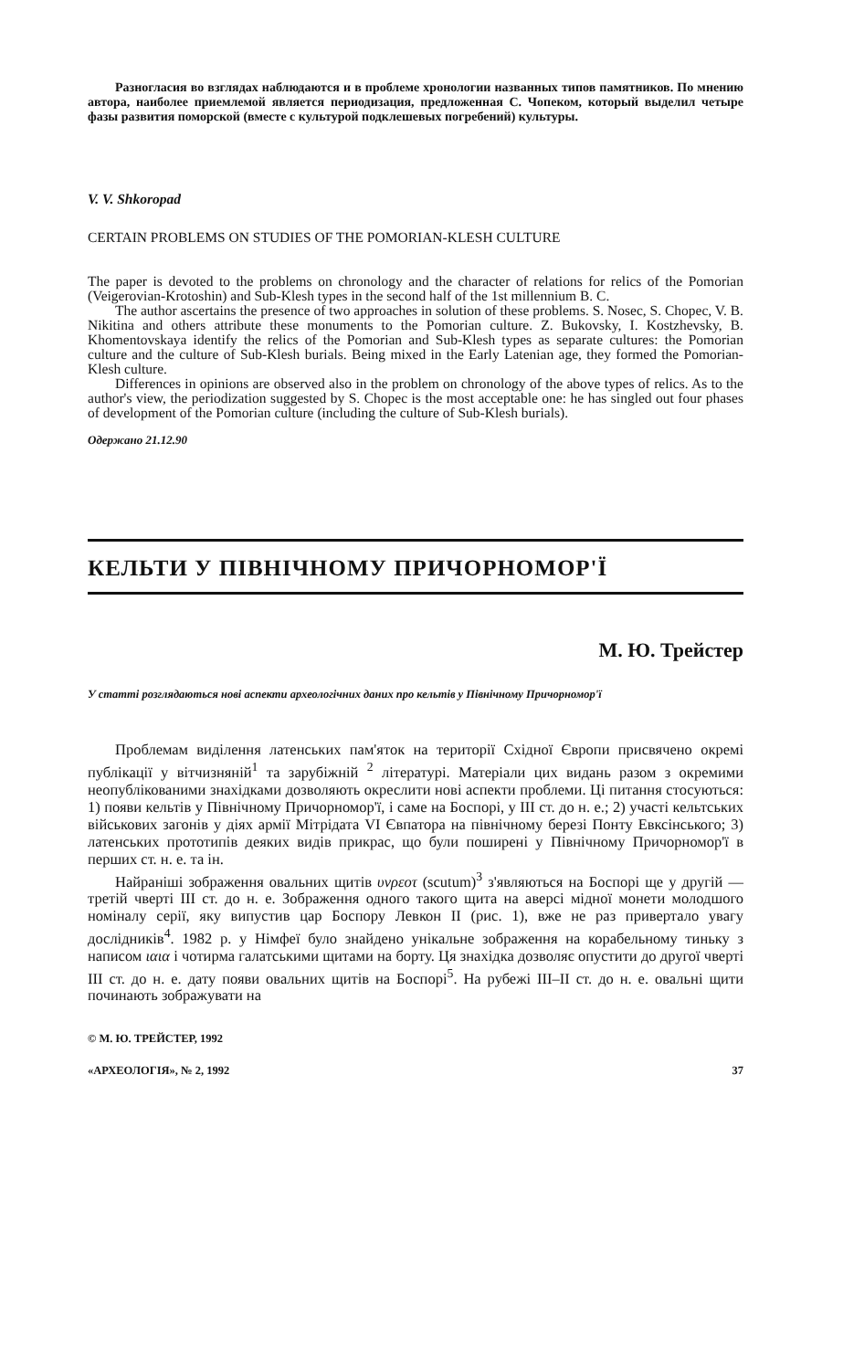Разногласия во взглядах наблюдаются и в проблеме хронологии названных типов памятников. По мнению автора, наиболее приемлемой является периодизация, предложенная С. Чопеком, который выделил четыре фазы развития поморской (вместе с культурой подклешевых погребений) культуры.
V. V. Shkoropad
CERTAIN PROBLEMS ON STUDIES OF THE POMORIAN-KLESH CULTURE
The paper is devoted to the problems on chronology and the character of relations for relics of the Pomorian (Veigerovian-Krotoshin) and Sub-Klesh types in the second half of the 1st millennium B. C.
The author ascertains the presence of two approaches in solution of these problems. S. Nosec, S. Chopec, V. B. Nikitina and others attribute these monuments to the Pomorian culture. Z. Bukovsky, I. Kostzhevsky, B. Khomentovskaya identify the relics of the Pomorian and Sub-Klesh types as separate cultures: the Pomorian culture and the culture of Sub-Klesh burials. Being mixed in the Early Latenian age, they formed the Pomorian-Klesh culture.
Differences in opinions are observed also in the problem on chronology of the above types of relics. As to the author's view, the periodization suggested by S. Chopec is the most acceptable one: he has singled out four phases of development of the Pomorian culture (including the culture of Sub-Klesh burials).
Одержано 21.12.90
КЕЛЬТИ У ПІВНІЧНОМУ ПРИЧОРНОМОР'Ї
М. Ю. Трейстер
У статті розглядаються нові аспекти археологічних даних про кельтів у Північному Причорномор'ї
Проблемам виділення латенських пам'яток на території Східної Європи присвячено окремі публікації у вітчизняній<sup>1</sup> та зарубіжній <sup>2</sup> літературі. Матеріали цих видань разом з окремими неопублікованими знахідками дозволяють окреслити нові аспекти проблеми. Ці питання стосуються: 1) появи кельтів у Північному Причорномор'ї, і саме на Боспорі, у III ст. до н. е.; 2) участі кельтських військових загонів у діях армії Мітрідата VI Євпатора на північному березі Понту Евксінського; 3) латенських прототипів деяких видів прикрас, що були поширені у Північному Причорномор'ї в перших ст. н. е. та ін.
Найраніші зображення овальних щитів υνρεοτ (scutum)<sup>3</sup> з'являються на Боспорі ще у другій — третій чверті III ст. до н. е. Зображення одного такого щита на аверсі мідної монети молодшого номіналу серії, яку випустив цар Боспору Левкон II (рис. 1), вже не раз привертало увагу дослідників<sup>4</sup>. 1982 р. у Німфеї було знайдено унікальне зображення на корабельному тиньку з написом ιαια і чотирма галатськими щитами на борту. Ця знахідка дозволяє опустити до другої чверті III ст. до н. е. дату появи овальних щитів на Боспорі<sup>5</sup>. На рубежі III–II ст. до н. е. овальні щити починають зображувати на
© М. Ю. ТРЕЙСТЕР, 1992
«АРХЕОЛОГІЯ», № 2, 1992 37